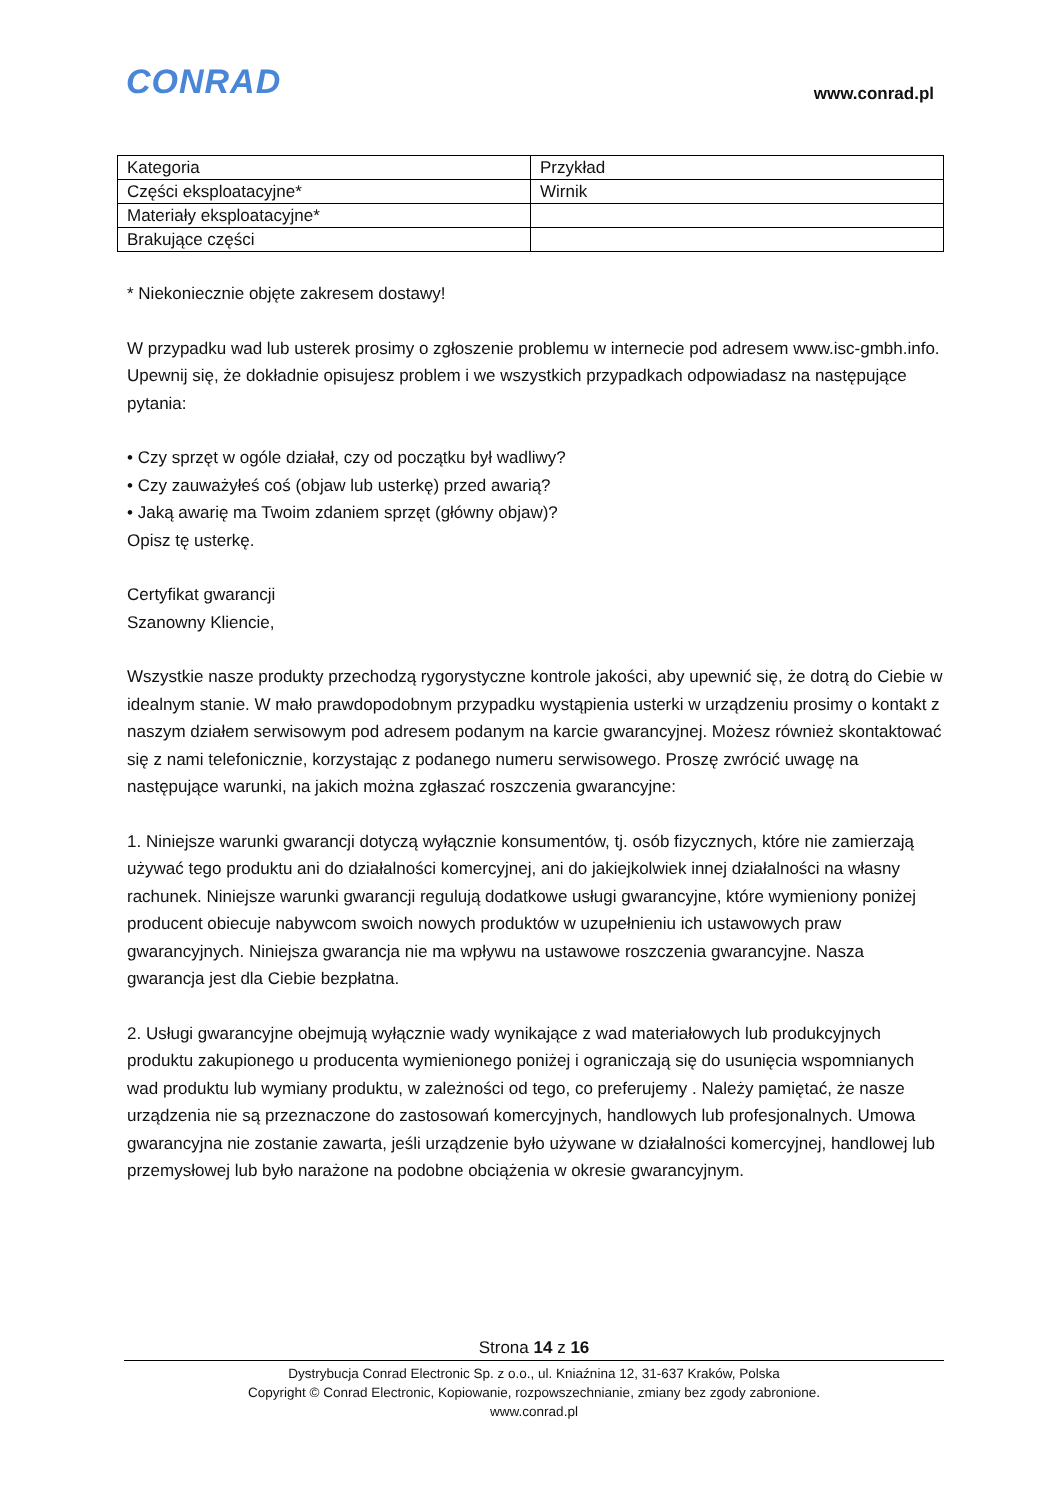CONRAD www.conrad.pl
| Kategoria | Przykład |
| Części eksploatacyjne* | Wirnik |
| Materiały eksploatacyjne* | |
| Brakujące części | |
* Niekoniecznie objęte zakresem dostawy!
W przypadku wad lub usterek prosimy o zgłoszenie problemu w internecie pod adresem www.isc-gmbh.info. Upewnij się, że dokładnie opisujesz problem i we wszystkich przypadkach odpowiadasz na następujące pytania:
• Czy sprzęt w ogóle działał, czy od początku był wadliwy?
• Czy zauważyłeś coś (objaw lub usterkę) przed awarią?
• Jaką awarię ma Twoim zdaniem sprzęt (główny objaw)?
Opisz tę usterkę.
Certyfikat gwarancji
Szanowny Kliencie,
Wszystkie nasze produkty przechodzą rygorystyczne kontrole jakości, aby upewnić się, że dotrą do Ciebie w idealnym stanie. W mało prawdopodobnym przypadku wystąpienia usterki w urządzeniu prosimy o kontakt z naszym działem serwisowym pod adresem podanym na karcie gwarancyjnej. Możesz również skontaktować się z nami telefonicznie, korzystając z podanego numeru serwisowego. Proszę zwrócić uwagę na następujące warunki, na jakich można zgłaszać roszczenia gwarancyjne:
1. Niniejsze warunki gwarancji dotyczą wyłącznie konsumentów, tj. osób fizycznych, które nie zamierzają używać tego produktu ani do działalności komercyjnej, ani do jakiejkolwiek innej działalności na własny rachunek. Niniejsze warunki gwarancji regulują dodatkowe usługi gwarancyjne, które wymieniony poniżej producent obiecuje nabywcom swoich nowych produktów w uzupełnieniu ich ustawowych praw gwarancyjnych. Niniejsza gwarancja nie ma wpływu na ustawowe roszczenia gwarancyjne. Nasza gwarancja jest dla Ciebie bezpłatna.
2. Usługi gwarancyjne obejmują wyłącznie wady wynikające z wad materiałowych lub produkcyjnych produktu zakupionego u producenta wymienionego poniżej i ograniczają się do usunięcia wspomnianych wad produktu lub wymiany produktu, w zależności od tego, co preferujemy . Należy pamiętać, że nasze urządzenia nie są przeznaczone do zastosowań komercyjnych, handlowych lub profesjonalnych. Umowa gwarancyjna nie zostanie zawarta, jeśli urządzenie było używane w działalności komercyjnej, handlowej lub przemysłowej lub było narażone na podobne obciążenia w okresie gwarancyjnym.
Strona 14 z 16
Dystrybucja Conrad Electronic Sp. z o.o., ul. Kniaźnina 12, 31-637 Kraków, Polska
Copyright © Conrad Electronic, Kopiowanie, rozpowszechnianie, zmiany bez zgody zabronione.
www.conrad.pl